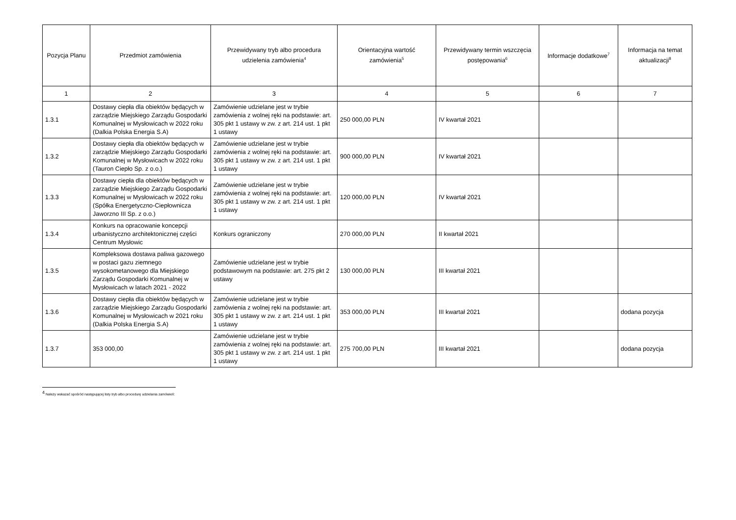| Pozycja Planu | Przedmiot zamówienia | Przewidywany tryb albo procedura udzielenia zamówienia<sup>4</sup> | Orientacyjna wartość zamówienia<sup>5</sup> | Przewidywany termin wszczęcia postępowania<sup>6</sup> | Informacje dodatkowe<sup>7</sup> | Informacja na temat aktualizacji<sup>8</sup> |
| --- | --- | --- | --- | --- | --- | --- |
| 1 | 2 | 3 | 4 | 5 | 6 | 7 |
| 1.3.1 | Dostawy ciepła dla obiektów będących w zarządzie Miejskiego Zarządu Gospodarki Komunalnej w Mysłowicach w 2022 roku (Dalkia Polska Energia S.A) | Zamówienie udzielane jest w trybie zamówienia z wolnej ręki na podstawie: art. 305 pkt 1 ustawy w zw. z art. 214 ust. 1 pkt 1 ustawy | 250 000,00 PLN | IV kwartał 2021 | | |
| 1.3.2 | Dostawy ciepła dla obiektów będących w zarządzie Miejskiego Zarządu Gospodarki Komunalnej w Mysłowicach w 2022 roku (Tauron Ciepło Sp. z o.o.) | Zamówienie udzielane jest w trybie zamówienia z wolnej ręki na podstawie: art. 305 pkt 1 ustawy w zw. z art. 214 ust. 1 pkt 1 ustawy | 900 000,00 PLN | IV kwartał 2021 | | |
| 1.3.3 | Dostawy ciepła dla obiektów będących w zarządzie Miejskiego Zarządu Gospodarki Komunalnej w Mysłowicach w 2022 roku (Spółka Energetyczno-Ciepłownicza Jaworzno III Sp. z o.o.) | Zamówienie udzielane jest w trybie zamówienia z wolnej ręki na podstawie: art. 305 pkt 1 ustawy w zw. z art. 214 ust. 1 pkt 1 ustawy | 120 000,00 PLN | IV kwartał 2021 | | |
| 1.3.4 | Konkurs na opracowanie koncepcji urbanistyczno architektonicznej części Centrum Mysłowic | Konkurs ograniczony | 270 000,00 PLN | II kwartał 2021 | | |
| 1.3.5 | Kompleksowa dostawa paliwa gazowego w postaci gazu ziemnego wysokometanowego dla Miejskiego Zarządu Gospodarki Komunalnej w Mysłowicach w latach 2021 - 2022 | Zamówienie udzielane jest w trybie podstawowym na podstawie: art. 275 pkt 2 ustawy | 130 000,00 PLN | III kwartał 2021 | | |
| 1.3.6 | Dostawy ciepła dla obiektów będących w zarządzie Miejskiego Zarządu Gospodarki Komunalnej w Mysłowicach w 2021 roku (Dalkia Polska Energia S.A) | Zamówienie udzielane jest w trybie zamówienia z wolnej ręki na podstawie: art. 305 pkt 1 ustawy w zw. z art. 214 ust. 1 pkt 1 ustawy | 353 000,00 PLN | III kwartał 2021 | | dodana pozycja |
| 1.3.7 | 353 000,00 | Zamówienie udzielane jest w trybie zamówienia z wolnej ręki na podstawie: art. 305 pkt 1 ustawy w zw. z art. 214 ust. 1 pkt 1 ustawy | 275 700,00 PLN | III kwartał 2021 | | dodana pozycja |
<sup>4</sup> Należy wskazać spośród następującej listy tryb albo procedurę udzielania zamówień: